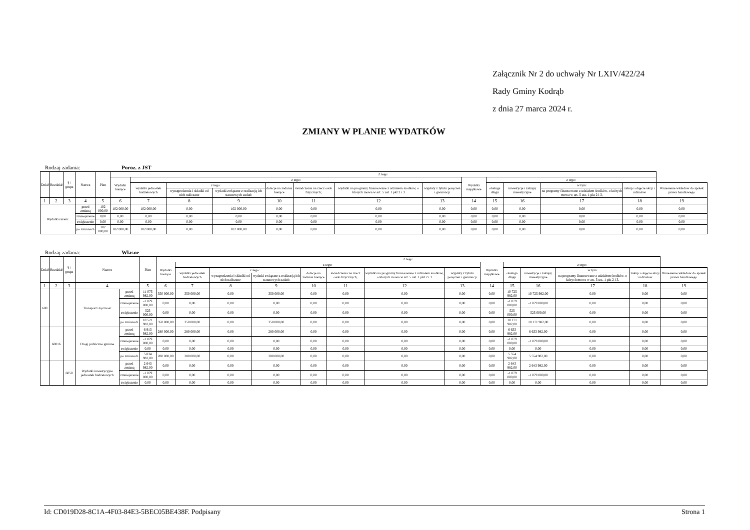Załącznik Nr 2 do uchwały Nr LXIV/422/24
Rady Gminy Kodrąb
z dnia 27 marca 2024 r.
ZMIANY W PLANIE WYDATKÓW
Rodzaj zadania: Poroz. z JST
| Dział | Rozdział | § / grupa | Nazwa | | Plan | Z tego: | | | | | | | | | | | | | |
| --- | --- | --- | --- | --- | --- | --- | --- | --- | --- | --- | --- | --- | --- | --- | --- | --- | --- | --- | --- |
| | | | | | | Wydatki bieżące | z tego: | | | | | | | Wydatki majątkowe | z tego: | | | | |
| | | | | | | | wydatki jednostek budżetowych | z tego: | | dotacje na zadania bieżące | świadczenia na rzecz osób fizycznych; | wydatki na programy finansowane z udziałem środków, o których mowa w art. 5 ust. 1 pkt 2 i 3 | wypłaty z tytułu poręczeń i gwarancji | | obsługa długu | inwestycje i zakupy inwestycyjne | w tym: | zakup i objęcie akcji i udziałów | Wniesienie wkładów do spółek prawa handlowego |
| | | | | | | | | wynagrodzenia i składki od nich naliczane | wydatki związane z realizacją ich statutowych zadań; | | | | | | | | na programy finansowane z udziałem środków, o których mowa w art. 5 ust. 1 pkt 2 i 3, | | |
| 1 | 2 | 3 | 4 | | 5 | 6 | 7 | 8 | 9 | 10 | 11 | 12 | 13 | 14 | 15 | 16 | 17 | 18 | 19 |
| Wydatki razem: | | | | przed zmianą | 102 000,00 | 102 000,00 | 102 000,00 | 0,00 | 102 000,00 | 0,00 | 0,00 | 0,00 | 0,00 | 0,00 | 0,00 | 0,00 | 0,00 | 0,00 | 0,00 |
| | | | | zmniejszenie | 0,00 | 0,00 | 0,00 | 0,00 | 0,00 | 0,00 | 0,00 | 0,00 | 0,00 | 0,00 | 0,00 | 0,00 | 0,00 | 0,00 | 0,00 |
| | | | | zwiększenie | 0,00 | 0,00 | 0,00 | 0,00 | 0,00 | 0,00 | 0,00 | 0,00 | 0,00 | 0,00 | 0,00 | 0,00 | 0,00 | 0,00 | 0,00 |
| | | | | po zmianach | 102 000,00 | 102 000,00 | 102 000,00 | 0,00 | 102 000,00 | 0,00 | 0,00 | 0,00 | 0,00 | 0,00 | 0,00 | 0,00 | 0,00 | 0,00 | 0,00 |
Rodzaj zadania: Własne
| Dział | Rozdział | § / grupa | Nazwa | | Plan | Z tego: | | | | | | | | | | | | | |
| --- | --- | --- | --- | --- | --- | --- | --- | --- | --- | --- | --- | --- | --- | --- | --- | --- | --- | --- | --- |
| | | | | | | Wydatki bieżące | z tego: | | | | | | | Wydatki majątkowe | z tego: | | | | |
| | | | | | | | wydatki jednostek budżetowych | z tego: | | dotacje na zadania bieżące | świadczenia na rzecz osób fizycznych; | wydatki na programy finansowane z udziałem środków, o których mowa w art. 5 ust. 1 pkt 2 i 3 | wypłaty z tytułu poręczeń i gwarancji | | obsługa długu | inwestycje i zakupy inwestycyjne | w tym: | zakup i objęcie akcji i udziałów | Wniesienie wkładów do spółek prawa handlowego |
| | | | | | | | | wynagrodzenia i składki od nich naliczane | wydatki związane z realizacją ich statutowych zadań; | | | | | | | | na programy finansowane z udziałem środków, o których mowa w art. 5 ust. 1 pkt 2 i 3, | | |
| 1 | 2 | 3 | 4 | | 5 | 6 | 7 | 8 | 9 | 10 | 11 | 12 | 13 | 14 | 15 | 16 | 17 | 18 | 19 |
| 600 | | | Transport i łączność | przed zmianą | 11 075 982,00 | 350 000,00 | 350 000,00 | 0,00 | 350 000,00 | 0,00 | 0,00 | 0,00 | 0,00 | 0,00 | 10 725 982,00 | 10 725 982,00 | 0,00 | 0,00 | 0,00 |
| | | | | zmniejszenie | -1 079 000,00 | 0,00 | 0,00 | 0,00 | 0,00 | 0,00 | 0,00 | 0,00 | 0,00 | 0,00 | -1 079 000,00 | -1 079 000,00 | 0,00 | 0,00 | 0,00 |
| | | | | zwiększenie | 525 000,00 | 0,00 | 0,00 | 0,00 | 0,00 | 0,00 | 0,00 | 0,00 | 0,00 | 0,00 | 525 000,00 | 525 000,00 | 0,00 | 0,00 | 0,00 |
| | | | | po zmianach | 10 521 982,00 | 350 000,00 | 350 000,00 | 0,00 | 350 000,00 | 0,00 | 0,00 | 0,00 | 0,00 | 0,00 | 10 171 982,00 | 10 171 982,00 | 0,00 | 0,00 | 0,00 |
| | 60016 | | Drogi publiczne gminne | przed zmianą | 6 913 982,00 | 280 000,00 | 280 000,00 | 0,00 | 280 000,00 | 0,00 | 0,00 | 0,00 | 0,00 | 0,00 | 6 633 982,00 | 6 633 982,00 | 0,00 | 0,00 | 0,00 |
| | | | | zmniejszenie | -1 079 000,00 | 0,00 | 0,00 | 0,00 | 0,00 | 0,00 | 0,00 | 0,00 | 0,00 | 0,00 | -1 079 000,00 | -1 079 000,00 | 0,00 | 0,00 | 0,00 |
| | | | | zwiększenie | 0,00 | 0,00 | 0,00 | 0,00 | 0,00 | 0,00 | 0,00 | 0,00 | 0,00 | 0,00 | 0,00 | 0,00 | 0,00 | 0,00 | 0,00 |
| | | | | po zmianach | 5 834 982,00 | 280 000,00 | 280 000,00 | 0,00 | 280 000,00 | 0,00 | 0,00 | 0,00 | 0,00 | 0,00 | 5 554 982,00 | 5 554 982,00 | 0,00 | 0,00 | 0,00 |
| | | 6050 | Wydatki inwestycyjne jednostek budżetowych | przed zmianą | 2 643 982,00 | 0,00 | 0,00 | 0,00 | 0,00 | 0,00 | 0,00 | 0,00 | 0,00 | 0,00 | 2 643 982,00 | 2 643 982,00 | 0,00 | 0,00 | 0,00 |
| | | | | zmniejszenie | -1 079 000,00 | 0,00 | 0,00 | 0,00 | 0,00 | 0,00 | 0,00 | 0,00 | 0,00 | 0,00 | -1 079 000,00 | -1 079 000,00 | 0,00 | 0,00 | 0,00 |
| | | | | zwiększenie | 0,00 | 0,00 | 0,00 | 0,00 | 0,00 | 0,00 | 0,00 | 0,00 | 0,00 | 0,00 | 0,00 | 0,00 | 0,00 | 0,00 | 0,00 |
Id: CD019D28-8C1A-4F03-84E3-5BEC05BE438F. Podpisany Strona 1